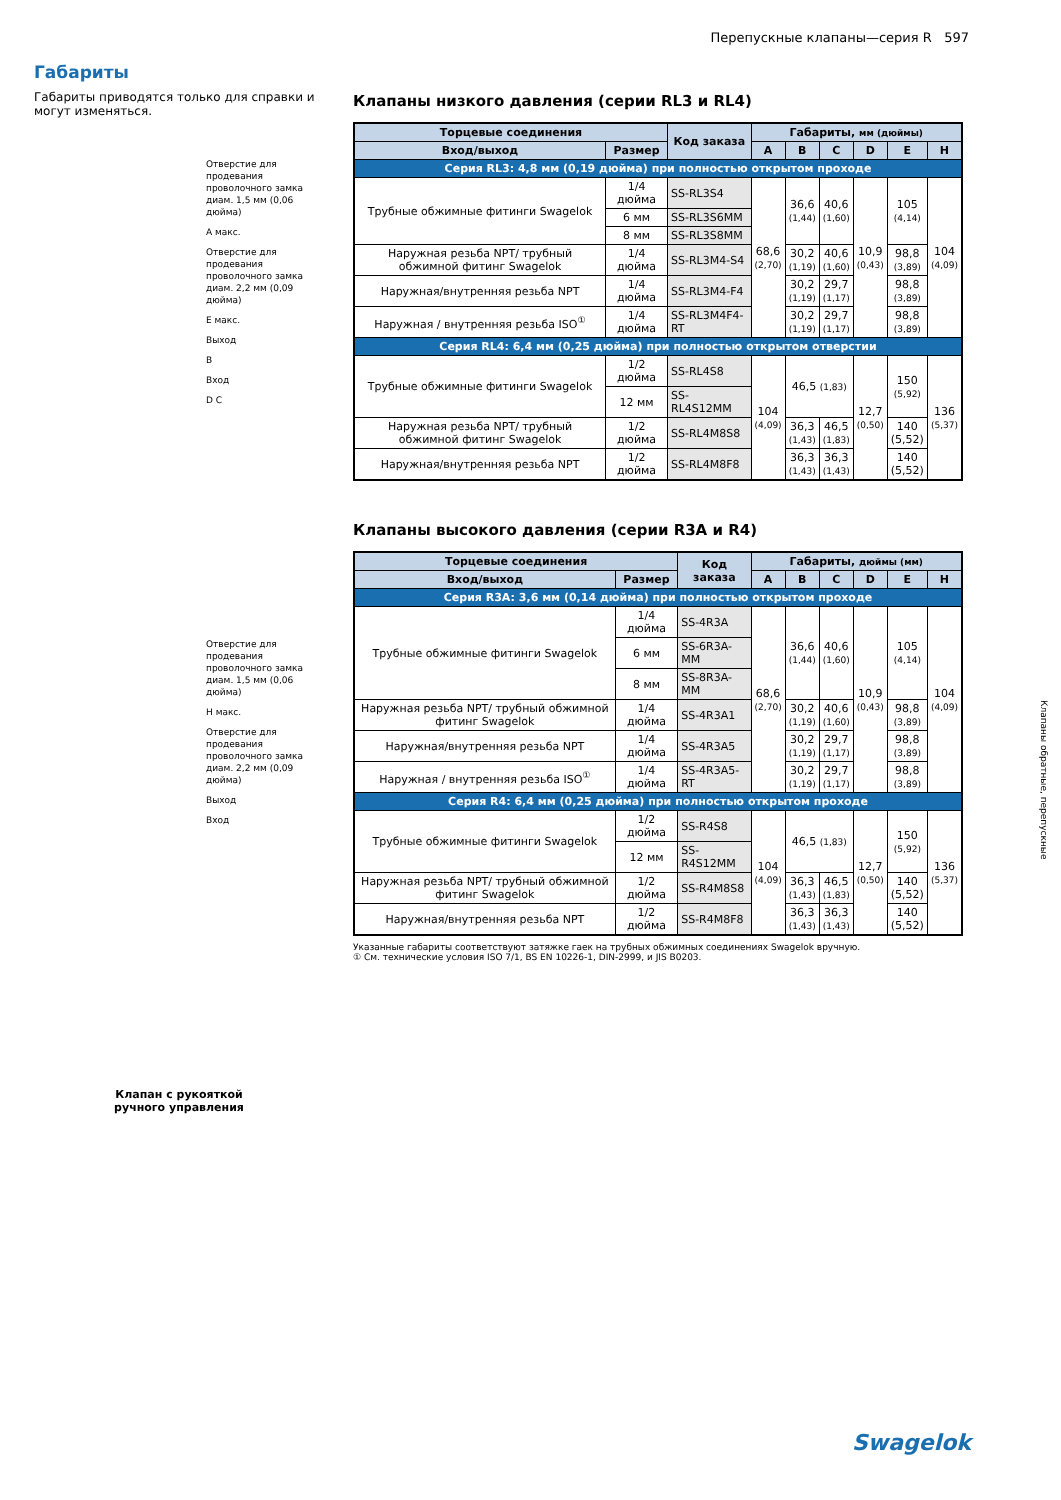Перепускные клапаны—серия R 597
Габариты
Габариты приводятся только для справки и могут изменяться.
Отверстие для продевания проволочного замка диам. 1,5 мм (0,06 дюйма)
A макс.
Отверстие для продевания проволочного замка диам. 2,2 мм (0,09 дюйма)
E макс.
Выход
B
Вход
D C
Отверстие для продевания проволочного замка диам. 1,5 мм (0,06 дюйма)
H макс.
Отверстие для продевания проволочного замка диам. 2,2 мм (0,09 дюйма)
Выход
Вход
Клапан с рукояткой
ручного управления
Клапаны низкого давления (серии RL3 и RL4)
| Торцевые соединения | | Код заказа | Габариты, мм (дюймы) | | | | | |
| --- | --- | --- | --- | --- | --- | --- | --- | --- |
| Вход/выход | Размер | | A | B | C | D | E | H |
| Серия RL3: 4,8 мм (0,19 дюйма) при полностью открытом проходе | | | | | | | | |
| Трубные обжимные фитинги Swagelok | 1/4 дюйма | SS-RL3S4 | 68,6 (2,70) | 36,6 (1,44) | 40,6 (1,60) | 10,9 (0,43) | 105 (4,14) | 104 (4,09) |
| | 6 мм | SS-RL3S6MM | | | | | | |
| | 8 мм | SS-RL3S8MM | | | | | | |
| Наружная резьба NPT/ трубный обжимной фитинг Swagelok | 1/4 дюйма | SS-RL3M4-S4 | | 30,2 (1,19) | 40,6 (1,60) | | 98,8 (3,89) | |
| Наружная/внутренняя резьба NPT | 1/4 дюйма | SS-RL3M4-F4 | | 30,2 (1,19) | 29,7 (1,17) | | 98,8 (3,89) | |
| Наружная / внутренняя резьба ISO<sup>①</sup> | 1/4 дюйма | SS-RL3M4F4-RT | | 30,2 (1,19) | 29,7 (1,17) | | 98,8 (3,89) | |
| Серия RL4: 6,4 мм (0,25 дюйма) при полностью открытом отверстии | | | | | | | | |
| Трубные обжимные фитинги Swagelok | 1/2 дюйма | SS-RL4S8 | 104 (4,09) | 46,5 (1,83) | | 12,7 (0,50) | 150 (5,92) | 136 (5,37) |
| | 12 мм | SS-RL4S12MM | | | | | | |
| Наружная резьба NPT/ трубный обжимной фитинг Swagelok | 1/2 дюйма | SS-RL4M8S8 | | 36,3 (1,43) | 46,5 (1,83) | | 140 (5,52) | |
| Наружная/внутренняя резьба NPT | 1/2 дюйма | SS-RL4M8F8 | | 36,3 (1,43) | 36,3 (1,43) | | 140 (5,52) | |
Клапаны высокого давления (серии R3A и R4)
| Торцевые соединения | | Код заказа | Габариты, дюймы (мм) | | | | | |
| --- | --- | --- | --- | --- | --- | --- | --- | --- |
| Вход/выход | Размер | | A | B | C | D | E | H |
| Серия R3A: 3,6 мм (0,14 дюйма) при полностью открытом проходе | | | | | | | | |
| Трубные обжимные фитинги Swagelok | 1/4 дюйма | SS-4R3A | 68,6 (2,70) | 36,6 (1,44) | 40,6 (1,60) | 10,9 (0,43) | 105 (4,14) | 104 (4,09) |
| | 6 мм | SS-6R3A-MM | | | | | | |
| | 8 мм | SS-8R3A-MM | | | | | | |
| Наружная резьба NPT/ трубный обжимной фитинг Swagelok | 1/4 дюйма | SS-4R3A1 | | 30,2 (1,19) | 40,6 (1,60) | | 98,8 (3,89) | |
| Наружная/внутренняя резьба NPT | 1/4 дюйма | SS-4R3A5 | | 30,2 (1,19) | 29,7 (1,17) | | 98,8 (3,89) | |
| Наружная / внутренняя резьба ISO<sup>①</sup> | 1/4 дюйма | SS-4R3A5-RT | | 30,2 (1,19) | 29,7 (1,17) | | 98,8 (3,89) | |
| Серия R4: 6,4 мм (0,25 дюйма) при полностью открытом проходе | | | | | | | | |
| Трубные обжимные фитинги Swagelok | 1/2 дюйма | SS-R4S8 | 104 (4,09) | 46,5 (1,83) | | 12,7 (0,50) | 150 (5,92) | 136 (5,37) |
| | 12 мм | SS-R4S12MM | | | | | | |
| Наружная резьба NPT/ трубный обжимной фитинг Swagelok | 1/2 дюйма | SS-R4M8S8 | | 36,3 (1,43) | 46,5 (1,83) | | 140 (5,52) | |
| Наружная/внутренняя резьба NPT | 1/2 дюйма | SS-R4M8F8 | | 36,3 (1,43) | 36,3 (1,43) | | 140 (5,52) | |
Указанные габариты соответствуют затяжке гаек на трубных обжимных соединениях Swagelok вручную.
① См. технические условия ISO 7/1, BS EN 10226-1, DIN-2999, и JIS B0203.
Клапаны обратные, перепускные
Swagelok